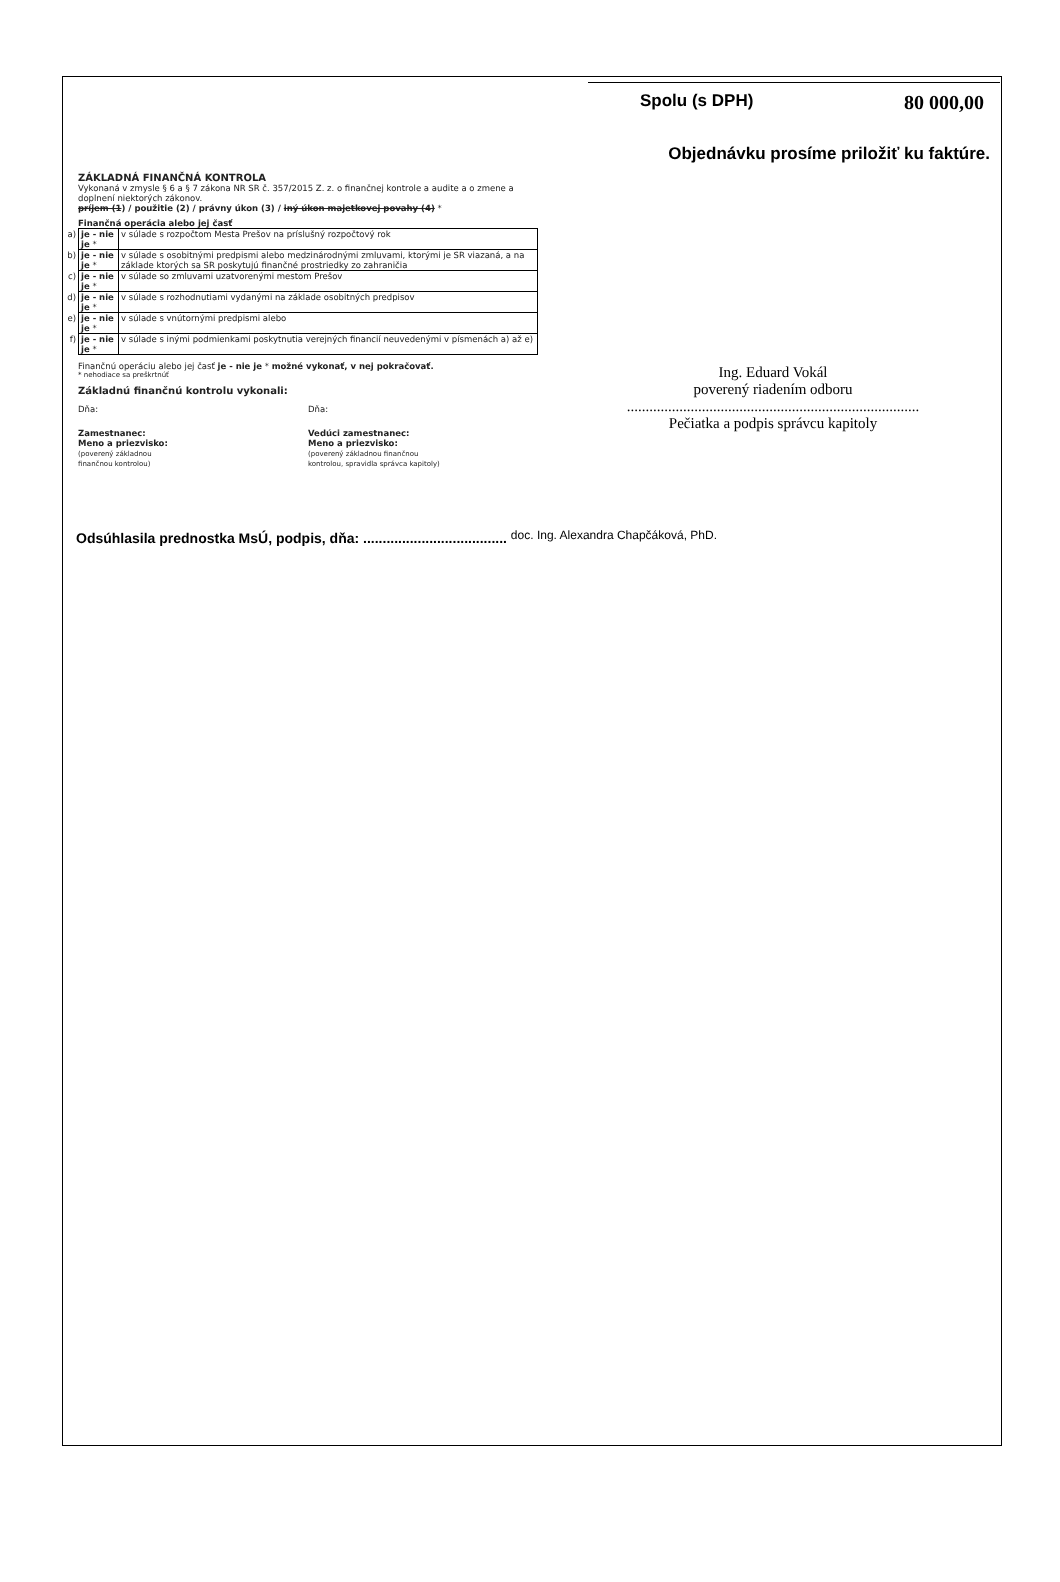Spolu (s DPH) 80 000,00
Objednávku prosíme priložiť ku faktúre.
ZÁKLADNÁ FINANČNÁ KONTROLA
Vykonaná v zmysle § 6 a § 7 zákona NR SR č. 357/2015 Z. z. o finančnej kontrole a audite a o zmene a doplnení niektorých zákonov.
príjem (1) / použitie (2) / právny úkon (3) / iný úkon majetkovej povahy (4) *
Finančná operácia alebo jej časť
| a) | je - nie je * | v súlade s rozpočtom Mesta Prešov na príslušný rozpočtový rok |
| b) | je - nie je * | v súlade s osobitnými predpismi alebo medzinárodnými zmluvami, ktorými je SR viazaná, a na základe ktorých sa SR poskytujú finančné prostriedky zo zahraničia |
| c) | je - nie je * | v súlade so zmluvami uzatvorenými mestom Prešov |
| d) | je - nie je * | v súlade s rozhodnutiami vydanými na základe osobitných predpisov |
| e) | je - nie je * | v súlade s vnútornými predpismi alebo |
| f) | je - nie je * | v súlade s inými podmienkami poskytnutia verejných financií neuvedenými v písmenách a) až e) |
Finančnú operáciu alebo jej časť je - nie je * možné vykonať, v nej pokračovať.
* nehodiace sa preškrtnúť
Základnú finančnú kontrolu vykonali:
Dňa: Dňa:
Zamestnanec:
Meno a priezvisko:
(poverený základnou
finančnou kontrolou)
Vedúci zamestnanec:
Meno a priezvisko:
(poverený základnou finančnou
kontrolou, spravidla správca kapitoly)
Ing. Eduard Vokál
poverený riadením odboru
..............................................................................
Pečiatka a podpis správcu kapitoly
Odsúhlasila prednostka MsÚ, podpis, dňa: ..................................... doc. Ing. Alexandra Chapčáková, PhD.